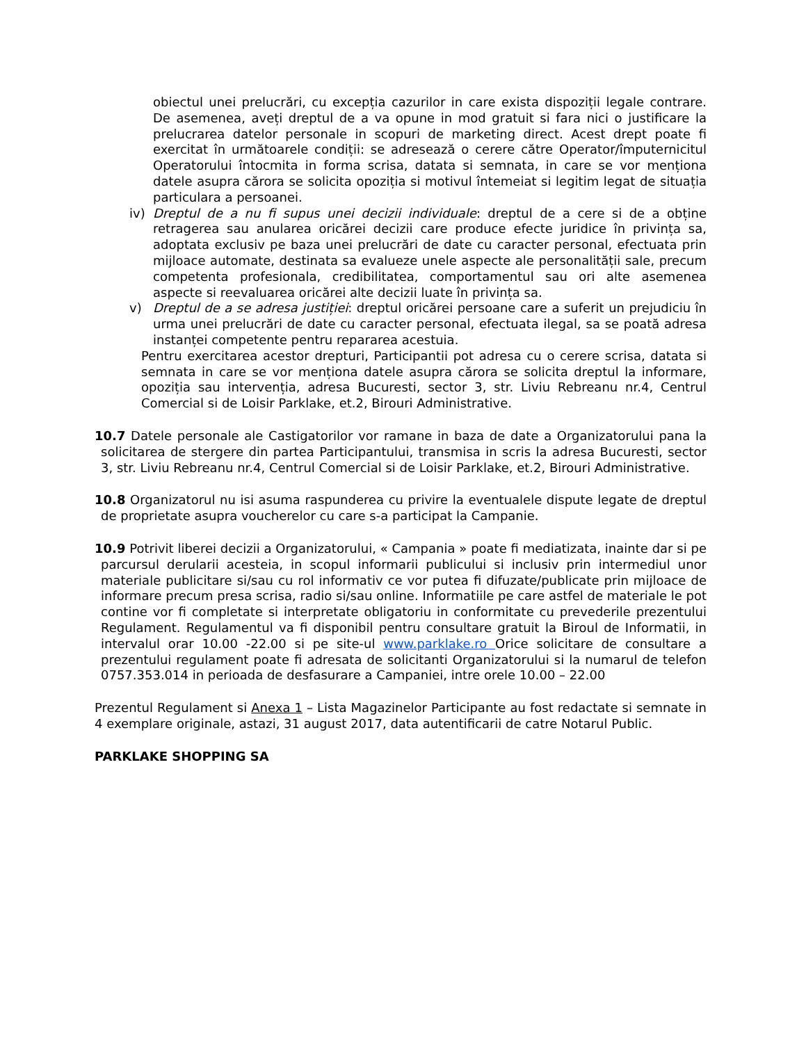obiectul unei prelucrări, cu excepția cazurilor in care exista dispoziții legale contrare. De asemenea, aveți dreptul de a va opune in mod gratuit si fara nici o justificare la prelucrarea datelor personale in scopuri de marketing direct. Acest drept poate fi exercitat în următoarele condiții: se adresează o cerere către Operator/împuternicitul Operatorului întocmita in forma scrisa, datata si semnata, in care se vor menționa datele asupra cărora se solicita opoziția si motivul întemeiat si legitim legat de situația particulara a persoanei.
iv) Dreptul de a nu fi supus unei decizii individuale: dreptul de a cere si de a obține retragerea sau anularea oricărei decizii care produce efecte juridice în privința sa, adoptata exclusiv pe baza unei prelucrări de date cu caracter personal, efectuata prin mijloace automate, destinata sa evalueze unele aspecte ale personalității sale, precum competenta profesionala, credibilitatea, comportamentul sau ori alte asemenea aspecte si reevaluarea oricărei alte decizii luate în privința sa.
v) Dreptul de a se adresa justiției: dreptul oricărei persoane care a suferit un prejudiciu în urma unei prelucrări de date cu caracter personal, efectuata ilegal, sa se poată adresa instanței competente pentru repararea acestuia.
Pentru exercitarea acestor drepturi, Participantii pot adresa cu o cerere scrisa, datata si semnata in care se vor menționa datele asupra cărora se solicita dreptul la informare, opoziția sau intervenția, adresa Bucuresti, sector 3, str. Liviu Rebreanu nr.4, Centrul Comercial si de Loisir Parklake, et.2, Birouri Administrative.
10.7 Datele personale ale Castigatorilor vor ramane in baza de date a Organizatorului pana la solicitarea de stergere din partea Participantului, transmisa in scris la adresa Bucuresti, sector 3, str. Liviu Rebreanu nr.4, Centrul Comercial si de Loisir Parklake, et.2, Birouri Administrative.
10.8 Organizatorul nu isi asuma raspunderea cu privire la eventualele dispute legate de dreptul de proprietate asupra voucherelor cu care s-a participat la Campanie.
10.9 Potrivit liberei decizii a Organizatorului, « Campania » poate fi mediatizata, inainte dar si pe parcursul derularii acesteia, in scopul informarii publicului si inclusiv prin intermediul unor materiale publicitare si/sau cu rol informativ ce vor putea fi difuzate/publicate prin mijloace de informare precum presa scrisa, radio si/sau online. Informatiile pe care astfel de materiale le pot contine vor fi completate si interpretate obligatoriu in conformitate cu prevederile prezentului Regulament. Regulamentul va fi disponibil pentru consultare gratuit la Biroul de Informatii, in intervalul orar 10.00 -22.00 si pe site-ul www.parklake.ro Orice solicitare de consultare a prezentului regulament poate fi adresata de solicitanti Organizatorului si la numarul de telefon 0757.353.014 in perioada de desfasurare a Campaniei, intre orele 10.00 – 22.00
Prezentul Regulament si Anexa 1 – Lista Magazinelor Participante au fost redactate si semnate in 4 exemplare originale, astazi, 31 august 2017, data autentificarii de catre Notarul Public.
PARKLAKE SHOPPING SA